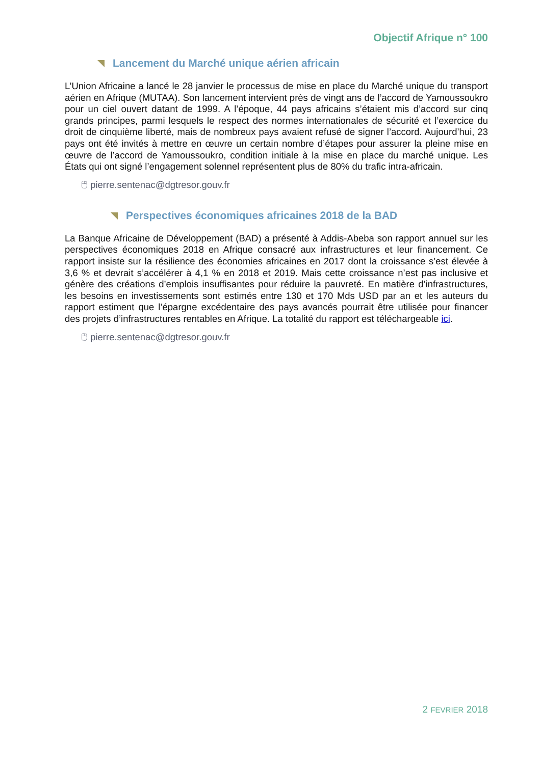Objectif Afrique n° 100
Lancement du Marché unique aérien africain
L’Union Africaine a lancé le 28 janvier le processus de mise en place du Marché unique du transport aérien en Afrique (MUTAA). Son lancement intervient près de vingt ans de l’accord de Yamoussoukro pour un ciel ouvert datant de 1999. A l’époque, 44 pays africains s’étaient mis d’accord sur cinq grands principes, parmi lesquels le respect des normes internationales de sécurité et l’exercice du droit de cinquième liberté, mais de nombreux pays avaient refusé de signer l’accord. Aujourd’hui, 23 pays ont été invités à mettre en œuvre un certain nombre d’étapes pour assurer la pleine mise en œuvre de l’accord de Yamoussoukro, condition initiale à la mise en place du marché unique. Les États qui ont signé l’engagement solennel représentent plus de 80% du trafic intra-africain.
🖰 pierre.sentenac@dgtresor.gouv.fr
Perspectives économiques africaines 2018 de la BAD
La Banque Africaine de Développement (BAD) a présenté à Addis-Abeba son rapport annuel sur les perspectives économiques 2018 en Afrique consacré aux infrastructures et leur financement. Ce rapport insiste sur la résilience des économies africaines en 2017 dont la croissance s’est élevée à 3,6 % et devrait s’accélérer à 4,1 % en 2018 et 2019. Mais cette croissance n’est pas inclusive et génère des créations d’emplois insuffisantes pour réduire la pauvreté. En matière d’infrastructures, les besoins en investissements sont estimés entre 130 et 170 Mds USD par an et les auteurs du rapport estiment que l’épargne excédentaire des pays avancés pourrait être utilisée pour financer des projets d’infrastructures rentables en Afrique. La totalité du rapport est téléchargeable ici.
🖰 pierre.sentenac@dgtresor.gouv.fr
2 FEVRIER 2018